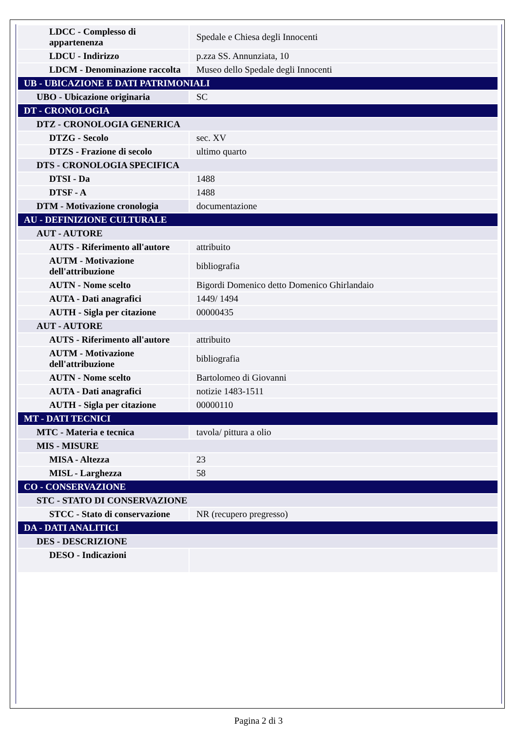| LDCC - Complesso di appartenenza | Spedale e Chiesa degli Innocenti |
| LDCU - Indirizzo | p.zza SS. Annunziata, 10 |
| LDCM - Denominazione raccolta | Museo dello Spedale degli Innocenti |
| UB - UBICAZIONE E DATI PATRIMONIALI | |
| UBO - Ubicazione originaria | SC |
| DT - CRONOLOGIA | |
| DTZ - CRONOLOGIA GENERICA | |
| DTZG - Secolo | sec. XV |
| DTZS - Frazione di secolo | ultimo quarto |
| DTS - CRONOLOGIA SPECIFICA | |
| DTSI - Da | 1488 |
| DTSF - A | 1488 |
| DTM - Motivazione cronologia | documentazione |
| AU - DEFINIZIONE CULTURALE | |
| AUT - AUTORE | |
| AUTS - Riferimento all'autore | attribuito |
| AUTM - Motivazione dell'attribuzione | bibliografia |
| AUTN - Nome scelto | Bigordi Domenico detto Domenico Ghirlandaio |
| AUTA - Dati anagrafici | 1449/ 1494 |
| AUTH - Sigla per citazione | 00000435 |
| AUT - AUTORE | |
| AUTS - Riferimento all'autore | attribuito |
| AUTM - Motivazione dell'attribuzione | bibliografia |
| AUTN - Nome scelto | Bartolomeo di Giovanni |
| AUTA - Dati anagrafici | notizie 1483-1511 |
| AUTH - Sigla per citazione | 00000110 |
| MT - DATI TECNICI | |
| MTC - Materia e tecnica | tavola/ pittura a olio |
| MIS - MISURE | |
| MISA - Altezza | 23 |
| MISL - Larghezza | 58 |
| CO - CONSERVAZIONE | |
| STC - STATO DI CONSERVAZIONE | |
| STCC - Stato di conservazione | NR (recupero pregresso) |
| DA - DATI ANALITICI | |
| DES - DESCRIZIONE | |
| DESO - Indicazioni | |
Pagina 2 di 3